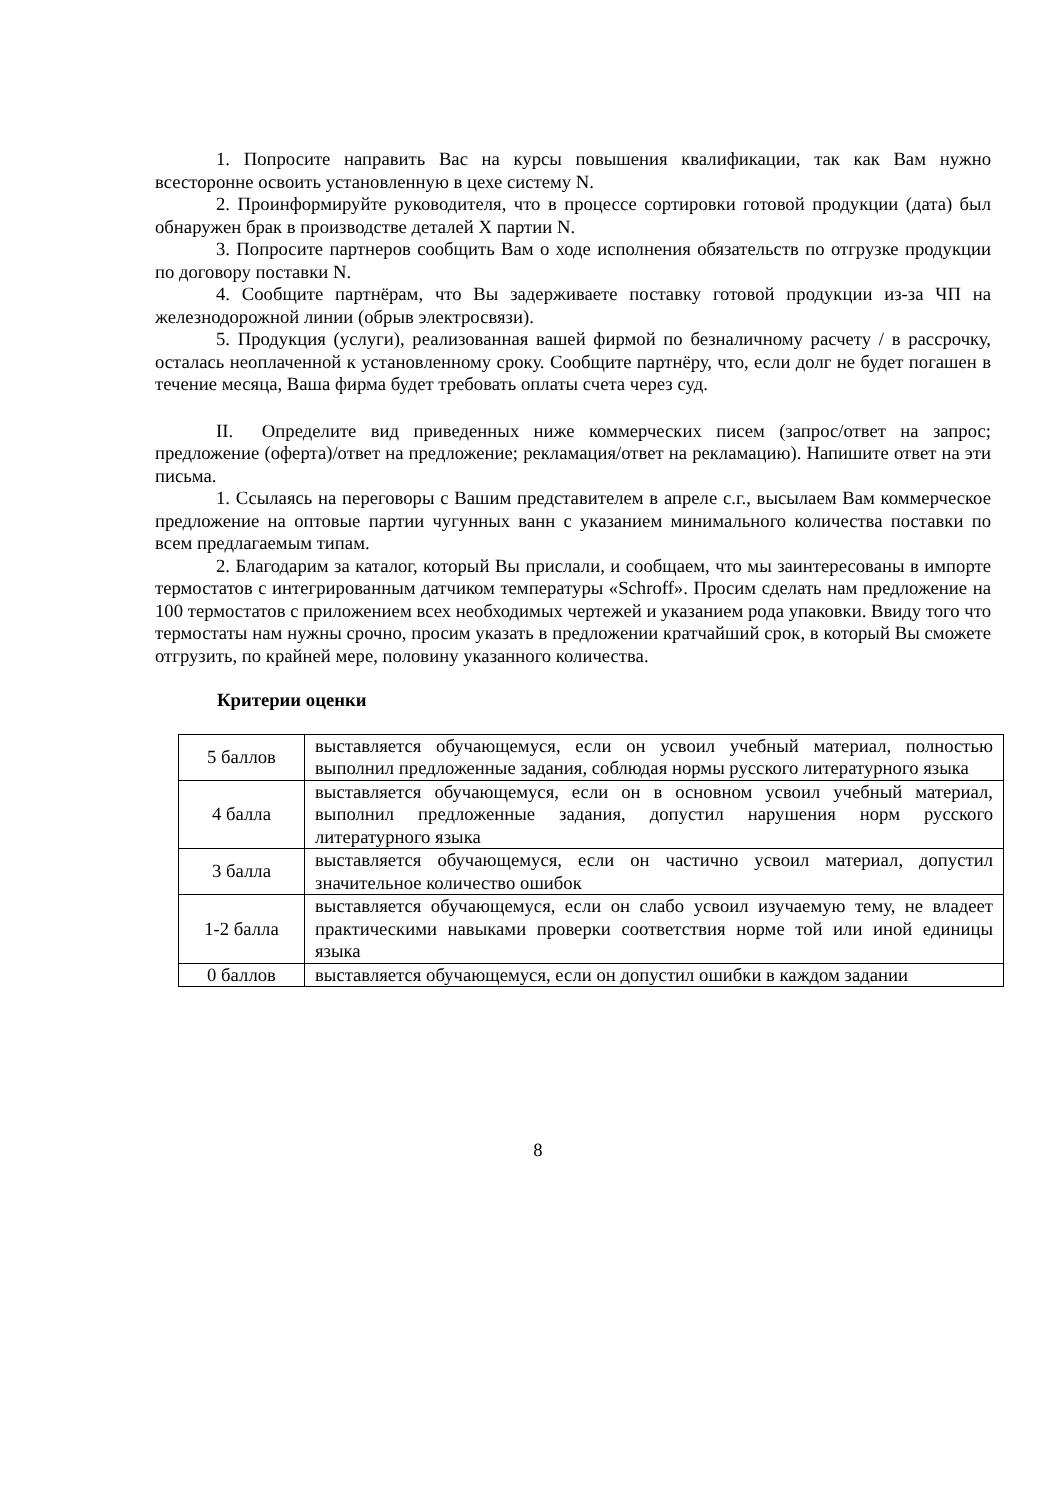1. Попросите направить Вас на курсы повышения квалификации, так как Вам нужно всесторонне освоить установленную в цехе систему N.
2. Проинформируйте руководителя, что в процессе сортировки готовой продукции (дата) был обнаружен брак в производстве деталей X партии N.
3. Попросите партнеров сообщить Вам о ходе исполнения обязательств по отгрузке продукции по договору поставки N.
4. Сообщите партнёрам, что Вы задерживаете поставку готовой продукции из-за ЧП на железнодорожной линии (обрыв электросвязи).
5. Продукция (услуги), реализованная вашей фирмой по безналичному расчету / в рассрочку, осталась неоплаченной к установленному сроку. Сообщите партнёру, что, если долг не будет погашен в течение месяца, Ваша фирма будет требовать оплаты счета через суд.
II. Определите вид приведенных ниже коммерческих писем (запрос/ответ на запрос; предложение (оферта)/ответ на предложение; рекламация/ответ на рекламацию). Напишите ответ на эти письма.
1. Ссылаясь на переговоры с Вашим представителем в апреле с.г., высылаем Вам коммерческое предложение на оптовые партии чугунных ванн с указанием минимального количества поставки по всем предлагаемым типам.
2. Благодарим за каталог, который Вы прислали, и сообщаем, что мы заинтересованы в импорте термостатов с интегрированным датчиком температуры «Schroff». Просим сделать нам предложение на 100 термостатов с приложением всех необходимых чертежей и указанием рода упаковки. Ввиду того что термостаты нам нужны срочно, просим указать в предложении кратчайший срок, в который Вы сможете отгрузить, по крайней мере, половину указанного количества.
Критерии оценки
| 5 баллов | выставляется обучающемуся, если он усвоил учебный материал, полностью выполнил предложенные задания, соблюдая нормы русского литературного языка |
| 4 балла | выставляется обучающемуся, если он в основном усвоил учебный материал, выполнил предложенные задания, допустил нарушения норм русского литературного языка |
| 3 балла | выставляется обучающемуся, если он частично усвоил материал, допустил значительное количество ошибок |
| 1-2 балла | выставляется обучающемуся, если он слабо усвоил изучаемую тему, не владеет практическими навыками проверки соответствия норме той или иной единицы языка |
| 0 баллов | выставляется обучающемуся, если он допустил ошибки в каждом задании |
8